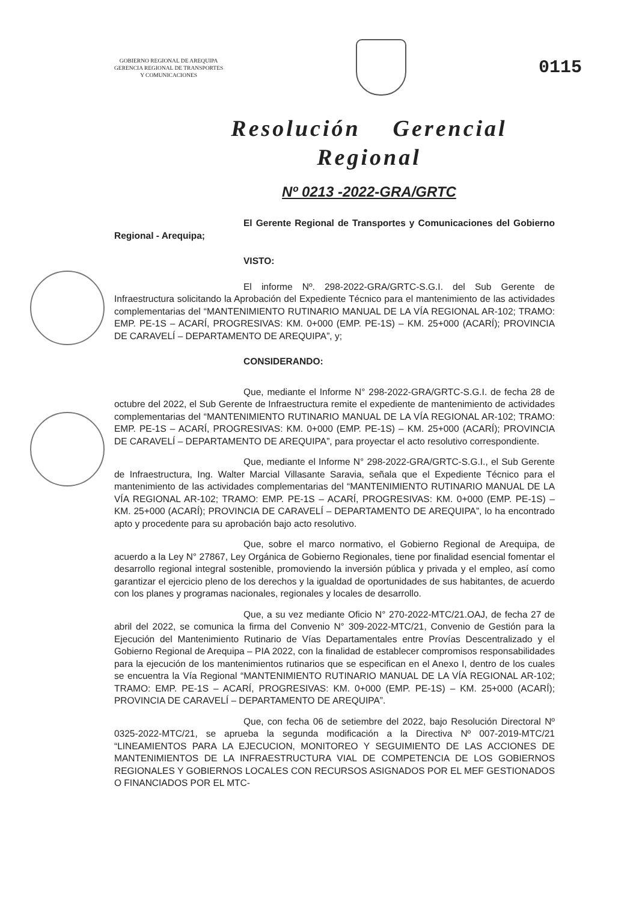GOBIERNO REGIONAL DE AREQUIPA
GERENCIA REGIONAL DE TRANSPORTES
Y COMUNICACIONES
0115
Resolución Gerencial
Regional
Nº 0213 -2022-GRA/GRTC
El Gerente Regional de Transportes y Comunicaciones del Gobierno Regional - Arequipa;
VISTO:
El informe Nº. 298-2022-GRA/GRTC-S.G.I. del Sub Gerente de Infraestructura solicitando la Aprobación del Expediente Técnico para el mantenimiento de las actividades complementarias del “MANTENIMIENTO RUTINARIO MANUAL DE LA VÍA REGIONAL AR-102; TRAMO: EMP. PE-1S – ACARÍ, PROGRESIVAS: KM. 0+000 (EMP. PE-1S) – KM. 25+000 (ACARÍ); PROVINCIA DE CARAVELÍ – DEPARTAMENTO DE AREQUIPA”, y;
CONSIDERANDO:
Que, mediante el Informe N° 298-2022-GRA/GRTC-S.G.I. de fecha 28 de octubre del 2022, el Sub Gerente de Infraestructura remite el expediente de mantenimiento de actividades complementarias del “MANTENIMIENTO RUTINARIO MANUAL DE LA VÍA REGIONAL AR-102; TRAMO: EMP. PE-1S – ACARÍ, PROGRESIVAS: KM. 0+000 (EMP. PE-1S) – KM. 25+000 (ACARÍ); PROVINCIA DE CARAVELÍ – DEPARTAMENTO DE AREQUIPA”, para proyectar el acto resolutivo correspondiente.
Que, mediante el Informe N° 298-2022-GRA/GRTC-S.G.I., el Sub Gerente de Infraestructura, Ing. Walter Marcial Villasante Saravia, señala que el Expediente Técnico para el mantenimiento de las actividades complementarias del “MANTENIMIENTO RUTINARIO MANUAL DE LA VÍA REGIONAL AR-102; TRAMO: EMP. PE-1S – ACARÍ, PROGRESIVAS: KM. 0+000 (EMP. PE-1S) – KM. 25+000 (ACARÍ); PROVINCIA DE CARAVELÍ – DEPARTAMENTO DE AREQUIPA”, lo ha encontrado apto y procedente para su aprobación bajo acto resolutivo.
Que, sobre el marco normativo, el Gobierno Regional de Arequipa, de acuerdo a la Ley N° 27867, Ley Orgánica de Gobierno Regionales, tiene por finalidad esencial fomentar el desarrollo regional integral sostenible, promoviendo la inversión pública y privada y el empleo, así como garantizar el ejercicio pleno de los derechos y la igualdad de oportunidades de sus habitantes, de acuerdo con los planes y programas nacionales, regionales y locales de desarrollo.
Que, a su vez mediante Oficio N° 270-2022-MTC/21.OAJ, de fecha 27 de abril del 2022, se comunica la firma del Convenio N° 309-2022-MTC/21, Convenio de Gestión para la Ejecución del Mantenimiento Rutinario de Vías Departamentales entre Provías Descentralizado y el Gobierno Regional de Arequipa – PIA 2022, con la finalidad de establecer compromisos responsabilidades para la ejecución de los mantenimientos rutinarios que se especifican en el Anexo I, dentro de los cuales se encuentra la Vía Regional “MANTENIMIENTO RUTINARIO MANUAL DE LA VÍA REGIONAL AR-102; TRAMO: EMP. PE-1S – ACARÍ, PROGRESIVAS: KM. 0+000 (EMP. PE-1S) – KM. 25+000 (ACARÍ); PROVINCIA DE CARAVELÍ – DEPARTAMENTO DE AREQUIPA”.
Que, con fecha 06 de setiembre del 2022, bajo Resolución Directoral Nº 0325-2022-MTC/21, se aprueba la segunda modificación a la Directiva Nº 007-2019-MTC/21 “LINEAMIENTOS PARA LA EJECUCION, MONITOREO Y SEGUIMIENTO DE LAS ACCIONES DE MANTENIMIENTOS DE LA INFRAESTRUCTURA VIAL DE COMPETENCIA DE LOS GOBIERNOS REGIONALES Y GOBIERNOS LOCALES CON RECURSOS ASIGNADOS POR EL MEF GESTIONADOS O FINANCIADOS POR EL MTC-